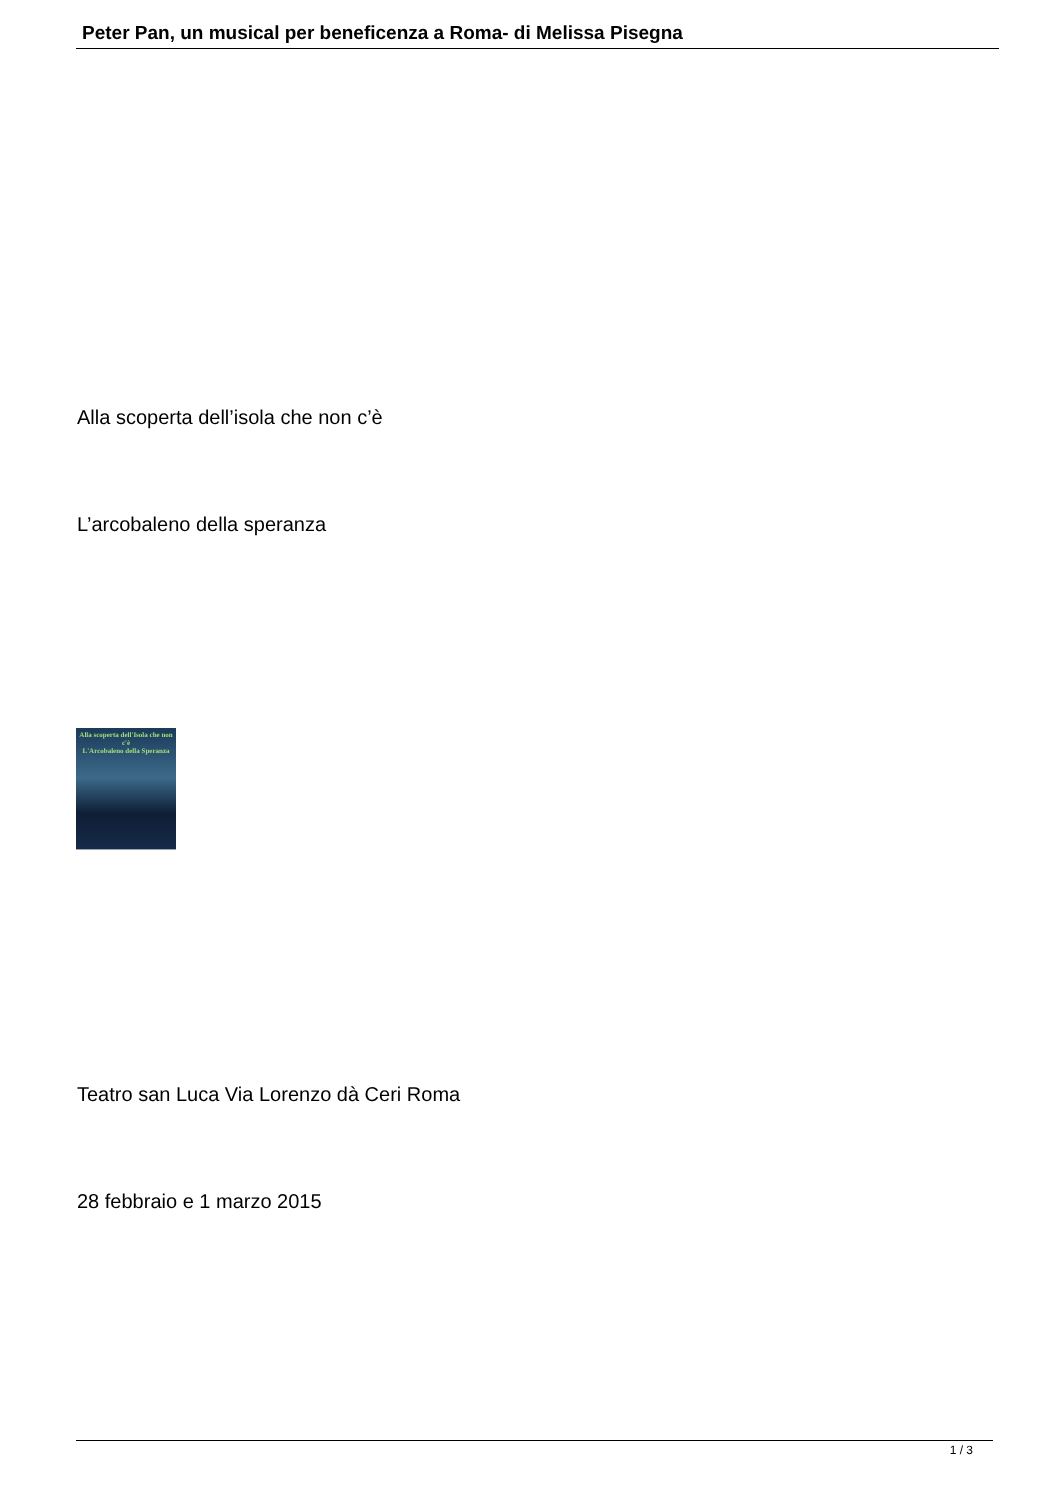Peter Pan, un musical per beneficenza a Roma- di Melissa Pisegna
Alla scoperta dell’isola che non c’è
L’arcobaleno della speranza
Alla scoperta dell'Isola che non c'è
L'Arcobaleno della Speranza
Teatro san Luca Via Lorenzo dà Ceri Roma
28 febbraio e 1 marzo 2015
1 / 3